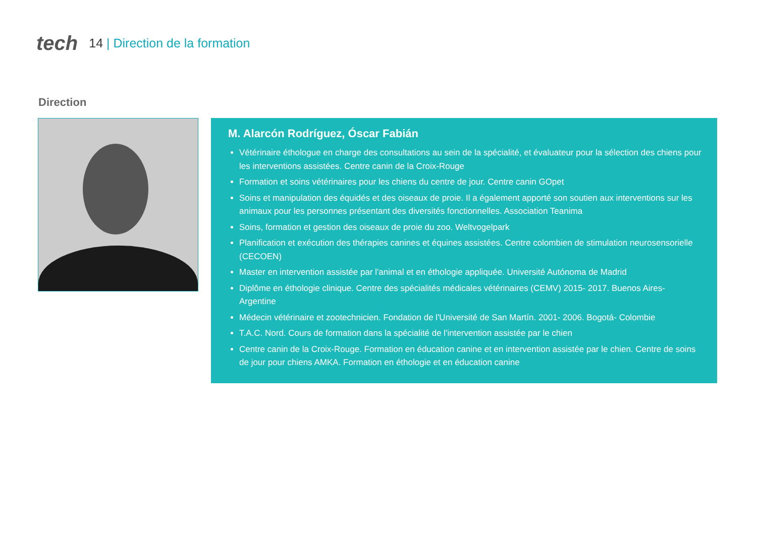tech
14 | Direction de la formation
Direction
M. Alarcón Rodríguez, Óscar Fabián
Vétérinaire éthologue en charge des consultations au sein de la spécialité, et évaluateur pour la sélection des chiens pour les interventions assistées. Centre canin de la Croix-Rouge
Formation et soins vétérinaires pour les chiens du centre de jour. Centre canin GOpet
Soins et manipulation des équidés et des oiseaux de proie. Il a également apporté son soutien aux interventions sur les animaux pour les personnes présentant des diversités fonctionnelles. Association Teanima
Soins, formation et gestion des oiseaux de proie du zoo. Weltvogelpark
Planification et exécution des thérapies canines et équines assistées. Centre colombien de stimulation neurosensorielle (CECOEN)
Master en intervention assistée par l'animal et en éthologie appliquée. Université Autónoma de Madrid
Diplôme en éthologie clinique. Centre des spécialités médicales vétérinaires (CEMV) 2015- 2017. Buenos Aires- Argentine
Médecin vétérinaire et zootechnicien. Fondation de l'Université de San Martín. 2001- 2006. Bogotá- Colombie
T.A.C. Nord. Cours de formation dans la spécialité de l'intervention assistée par le chien
Centre canin de la Croix-Rouge. Formation en éducation canine et en intervention assistée par le chien. Centre de soins de jour pour chiens AMKA. Formation en éthologie et en éducation canine